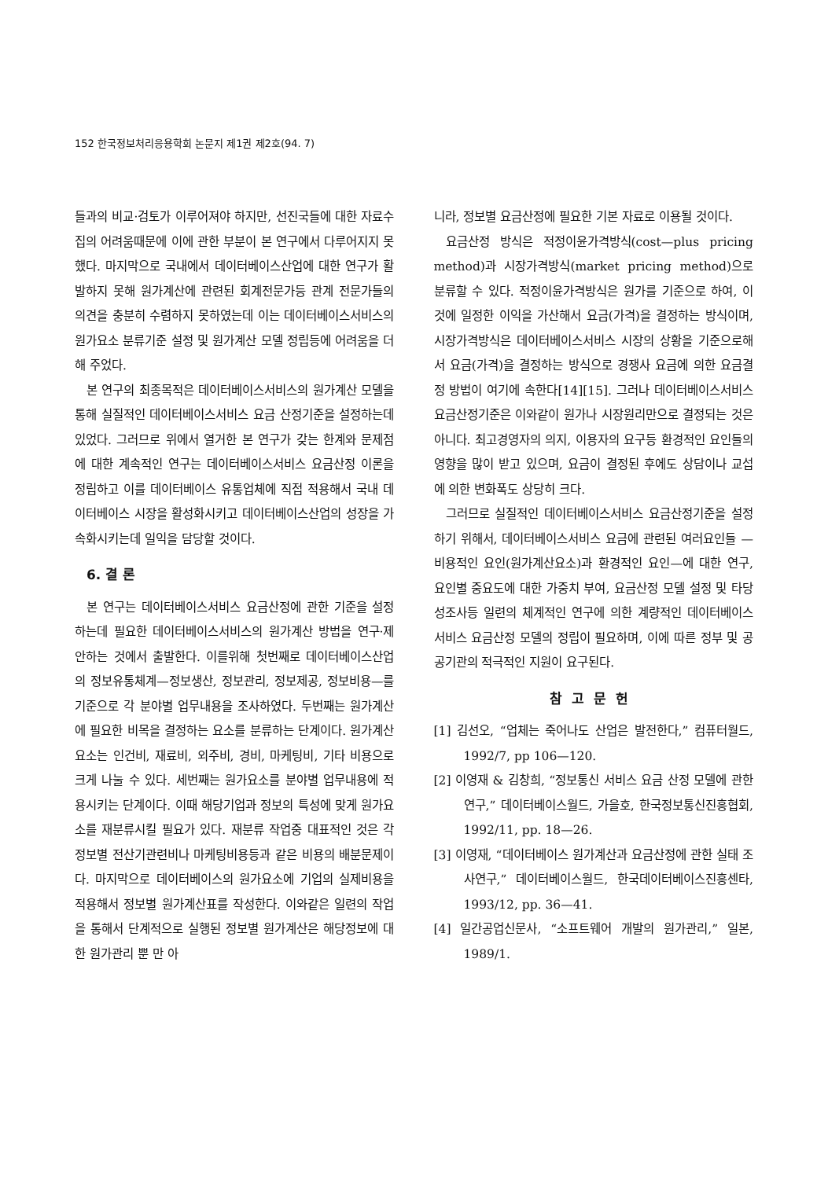152 한국정보처리응용학회 논문지 제1권 제2호(94. 7)
들과의 비교·검토가 이루어져야 하지만, 선진국들에 대한 자료수집의 어려움때문에 이에 관한 부분이 본 연구에서 다루어지지 못했다. 마지막으로 국내에서 데이터베이스산업에 대한 연구가 활발하지 못해 원가계산에 관련된 회계전문가등 관계 전문가들의 의견을 충분히 수렴하지 못하였는데 이는 데이터베이스서비스의 원가요소 분류기준 설정 및 원가계산 모델 정립등에 어려움을 더해 주었다.
본 연구의 최종목적은 데이터베이스서비스의 원가계산 모델을 통해 실질적인 데이터베이스서비스 요금 산정기준을 설정하는데 있었다. 그러므로 위에서 열거한 본 연구가 갖는 한계와 문제점에 대한 계속적인 연구는 데이터베이스서비스 요금산정 이론을 정립하고 이를 데이터베이스 유통업체에 직접 적용해서 국내 데이터베이스 시장을 활성화시키고 데이터베이스산업의 성장을 가속화시키는데 일익을 담당할 것이다.
6. 결 론
본 연구는 데이터베이스서비스 요금산정에 관한 기준을 설정하는데 필요한 데이터베이스서비스의 원가계산 방법을 연구·제안하는 것에서 출발한다. 이를위해 첫번째로 데이터베이스산업의 정보유통체계—정보생산, 정보관리, 정보제공, 정보비용—를 기준으로 각 분야별 업무내용을 조사하였다. 두번째는 원가계산에 필요한 비목을 결정하는 요소를 분류하는 단계이다. 원가계산요소는 인건비, 재료비, 외주비, 경비, 마케팅비, 기타 비용으로 크게 나눌 수 있다. 세번째는 원가요소를 분야별 업무내용에 적용시키는 단계이다. 이때 해당기업과 정보의 특성에 맞게 원가요소를 재분류시킬 필요가 있다. 재분류 작업중 대표적인 것은 각 정보별 전산기관련비나 마케팅비용등과 같은 비용의 배분문제이다. 마지막으로 데이터베이스의 원가요소에 기업의 실제비용을 적용해서 정보별 원가계산표를 작성한다. 이와같은 일련의 작업을 통해서 단계적으로 실행된 정보별 원가계산은 해당정보에 대한 원가관리 뿐 만 아
니라, 정보별 요금산정에 필요한 기본 자료로 이용될 것이다.
요금산정 방식은 적정이윤가격방식(cost—plus pricing method)과 시장가격방식(market pricing method)으로 분류할 수 있다. 적정이윤가격방식은 원가를 기준으로 하여, 이것에 일정한 이익을 가산해서 요금(가격)을 결정하는 방식이며, 시장가격방식은 데이터베이스서비스 시장의 상황을 기준으로해서 요금(가격)을 결정하는 방식으로 경쟁사 요금에 의한 요금결정 방법이 여기에 속한다[14][15]. 그러나 데이터베이스서비스 요금산정기준은 이와같이 원가나 시장원리만으로 결정되는 것은 아니다. 최고경영자의 의지, 이용자의 요구등 환경적인 요인들의 영향을 많이 받고 있으며, 요금이 결정된 후에도 상담이나 교섭에 의한 변화폭도 상당히 크다.
그러므로 실질적인 데이터베이스서비스 요금산정기준을 설정하기 위해서, 데이터베이스서비스 요금에 관련된 여러요인들 —비용적인 요인(원가계산요소)과 환경적인 요인—에 대한 연구, 요인별 중요도에 대한 가중치 부여, 요금산정 모델 설정 및 타당성조사등 일련의 체계적인 연구에 의한 계량적인 데이터베이스서비스 요금산정 모델의 정립이 필요하며, 이에 따른 정부 및 공공기관의 적극적인 지원이 요구된다.
참고문헌
[1] 김선오, “업체는 죽어나도 산업은 발전한다,” 컴퓨터월드, 1992/7, pp 106—120.
[2] 이영재 & 김창희, “정보통신 서비스 요금 산정 모델에 관한 연구,” 데이터베이스월드, 가을호, 한국정보통신진흥협회, 1992/11, pp. 18—26.
[3] 이영재, “데이터베이스 원가계산과 요금산정에 관한 실태 조사연구,” 데이터베이스월드, 한국데이터베이스진흥센타, 1993/12, pp. 36—41.
[4] 일간공업신문사, “소프트웨어 개발의 원가관리,” 일본, 1989/1.